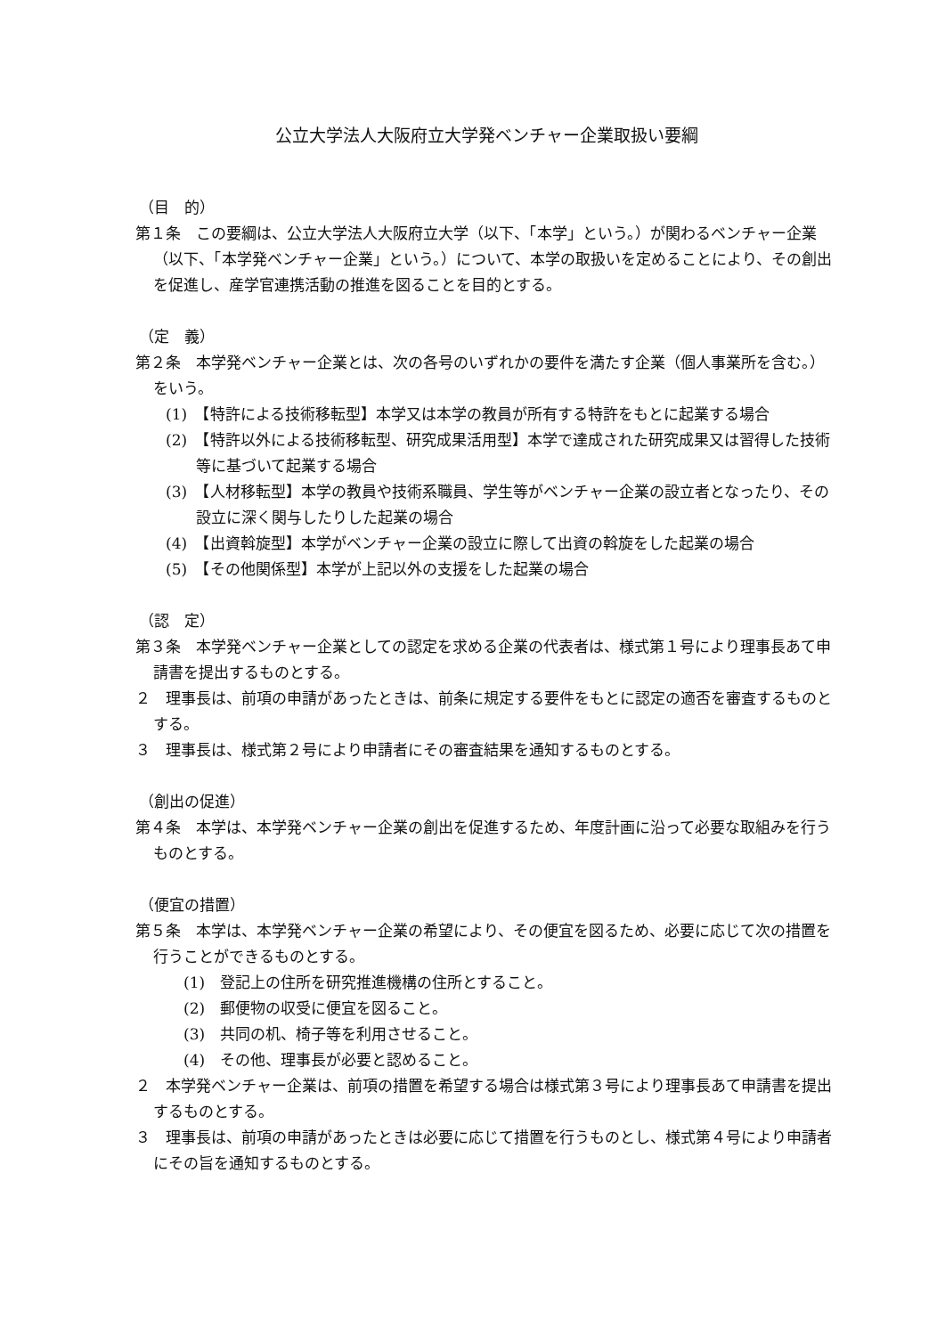公立大学法人大阪府立大学発ベンチャー企業取扱い要綱
（目　的）
第１条　この要綱は、公立大学法人大阪府立大学（以下、「本学」という。）が関わるベンチャー企業（以下、「本学発ベンチャー企業」という。）について、本学の取扱いを定めることにより、その創出を促進し、産学官連携活動の推進を図ることを目的とする。
（定　義）
第２条　本学発ベンチャー企業とは、次の各号のいずれかの要件を満たす企業（個人事業所を含む。）をいう。
(1)　【特許による技術移転型】本学又は本学の教員が所有する特許をもとに起業する場合
(2)　【特許以外による技術移転型、研究成果活用型】本学で達成された研究成果又は習得した技術等に基づいて起業する場合
(3)　【人材移転型】本学の教員や技術系職員、学生等がベンチャー企業の設立者となったり、その設立に深く関与したりした起業の場合
(4)　【出資斡旋型】本学がベンチャー企業の設立に際して出資の斡旋をした起業の場合
(5)　【その他関係型】本学が上記以外の支援をした起業の場合
（認　定）
第３条　本学発ベンチャー企業としての認定を求める企業の代表者は、様式第１号により理事長あて申請書を提出するものとする。
２　理事長は、前項の申請があったときは、前条に規定する要件をもとに認定の適否を審査するものとする。
３　理事長は、様式第２号により申請者にその審査結果を通知するものとする。
（創出の促進）
第４条　本学は、本学発ベンチャー企業の創出を促進するため、年度計画に沿って必要な取組みを行うものとする。
（便宜の措置）
第５条　本学は、本学発ベンチャー企業の希望により、その便宜を図るため、必要に応じて次の措置を行うことができるものとする。
(1)　登記上の住所を研究推進機構の住所とすること。
(2)　郵便物の収受に便宜を図ること。
(3)　共同の机、椅子等を利用させること。
(4)　その他、理事長が必要と認めること。
２　本学発ベンチャー企業は、前項の措置を希望する場合は様式第３号により理事長あて申請書を提出するものとする。
３　理事長は、前項の申請があったときは必要に応じて措置を行うものとし、様式第４号により申請者にその旨を通知するものとする。